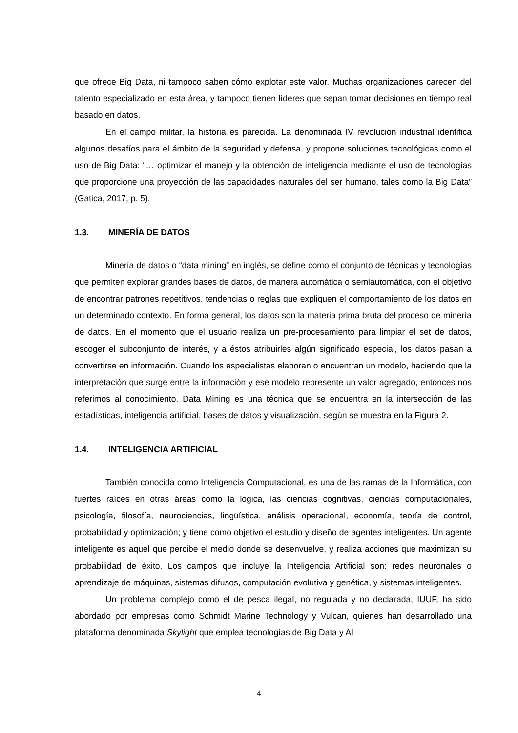que ofrece Big Data, ni tampoco saben cómo explotar este valor. Muchas organizaciones carecen del talento especializado en esta área, y tampoco tienen líderes que sepan tomar decisiones en tiempo real basado en datos.
En el campo militar, la historia es parecida. La denominada IV revolución industrial identifica algunos desafíos para el ámbito de la seguridad y defensa, y propone soluciones tecnológicas como el uso de Big Data: “… optimizar el manejo y la obtención de inteligencia mediante el uso de tecnologías que proporcione una proyección de las capacidades naturales del ser humano, tales como la Big Data” (Gatica, 2017, p. 5).
1.3. MINERÍA DE DATOS
Minería de datos o “data mining” en inglés, se define como el conjunto de técnicas y tecnologías que permiten explorar grandes bases de datos, de manera automática o semiautomática, con el objetivo de encontrar patrones repetitivos, tendencias o reglas que expliquen el comportamiento de los datos en un determinado contexto. En forma general, los datos son la materia prima bruta del proceso de minería de datos. En el momento que el usuario realiza un pre-procesamiento para limpiar el set de datos, escoger el subconjunto de interés, y a éstos atribuirles algún significado especial, los datos pasan a convertirse en información. Cuando los especialistas elaboran o encuentran un modelo, haciendo que la interpretación que surge entre la información y ese modelo represente un valor agregado, entonces nos referimos al conocimiento. Data Mining es una técnica que se encuentra en la intersección de las estadísticas, inteligencia artificial, bases de datos y visualización, según se muestra en la Figura 2.
1.4. INTELIGENCIA ARTIFICIAL
También conocida como Inteligencia Computacional, es una de las ramas de la Informática, con fuertes raíces en otras áreas como la lógica, las ciencias cognitivas, ciencias computacionales, psicología, filosofía, neurociencias, lingüística, análisis operacional, economía, teoría de control, probabilidad y optimización; y tiene como objetivo el estudio y diseño de agentes inteligentes. Un agente inteligente es aquel que percibe el medio donde se desenvuelve, y realiza acciones que maximizan su probabilidad de éxito. Los campos que incluye la Inteligencia Artificial son: redes neuronales o aprendizaje de máquinas, sistemas difusos, computación evolutiva y genética, y sistemas inteligentes.
Un problema complejo como el de pesca ilegal, no regulada y no declarada, IUUF, ha sido abordado por empresas como Schmidt Marine Technology y Vulcan, quienes han desarrollado una plataforma denominada Skylight que emplea tecnologías de Big Data y AI
4